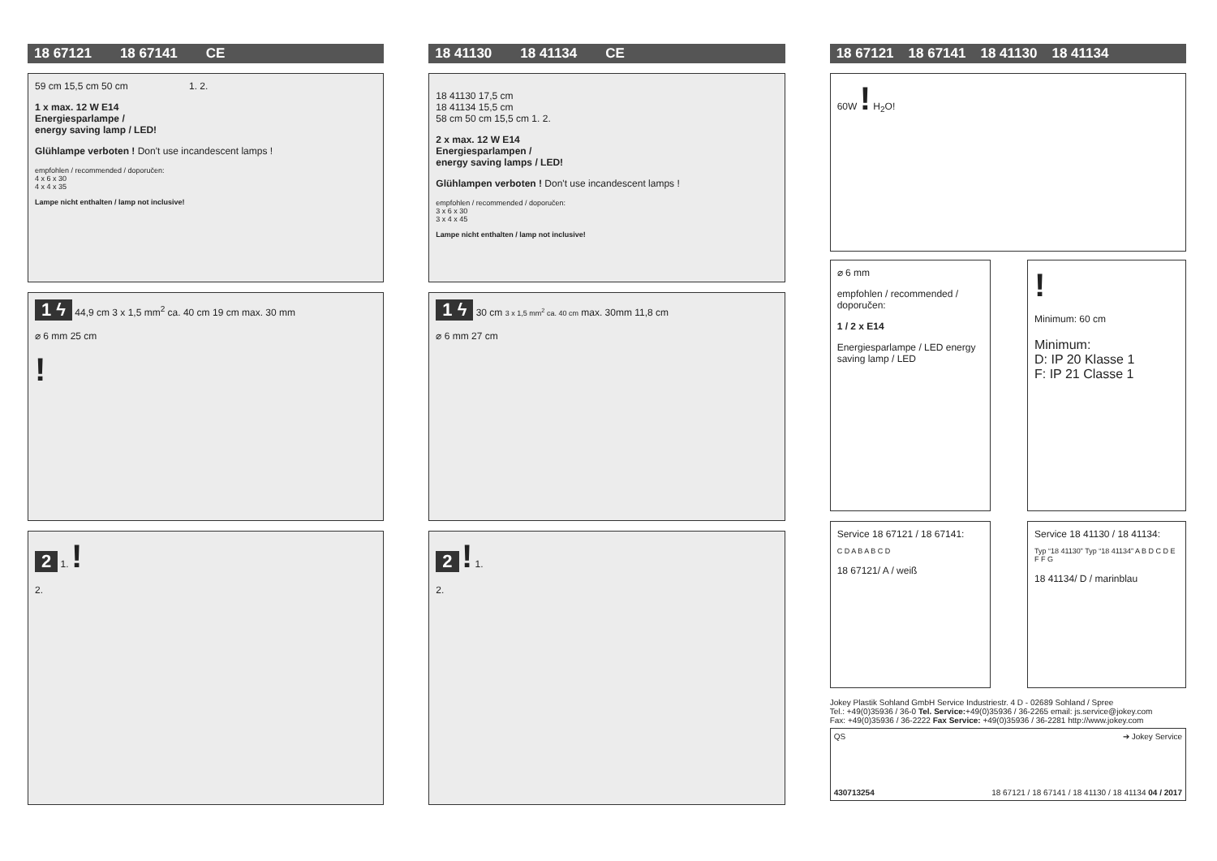18 67121 18 67141 CE
59 cm 15,5 cm 50 cm 1. 2.
1 x max. 12 W E14
Energiesparlampe /
energy saving lamp / LED!
Glühlampe verboten ! Don't use incandescent lamps !
empfohlen / recommended / doporučen:
4 x 6 x 30
4 x 4 x 35
Lampe nicht enthalten / lamp not inclusive!
1 ϟ 44,9 cm 3 x 1,5 mm<sup>2</sup> ca. 40 cm 19 cm max. 30 mm
⌀ 6 mm 25 cm
!
2 1. !
2.
18 41130 18 41134 CE
18 41130 17,5 cm
18 41134 15,5 cm
58 cm 50 cm 15,5 cm 1. 2.
2 x max. 12 W E14
Energiesparlampen /
energy saving lamps / LED!
Glühlampen verboten ! Don't use incandescent lamps !
empfohlen / recommended / doporučen:
3 x 6 x 30
3 x 4 x 45
Lampe nicht enthalten / lamp not inclusive!
1 ϟ 30 cm 3 x 1,5 mm<sup>2</sup> ca. 40 cm max. 30mm 11,8 cm
⌀ 6 mm 27 cm
2 ! 1.
2.
18 67121 18 67141 18 41130 18 41134
60W ! H<sub>2</sub>O!
⌀ 6 mm
empfohlen / recommended / doporučen:
1 / 2 x E14
Energiesparlampe / LED energy saving lamp / LED
!
Minimum: 60 cm
Minimum:
D: IP 20 Klasse 1
F: IP 21 Classe 1
Service 18 67121 / 18 67141:
C D A B A B C D
18 67121/ A / weiß
Service 18 41130 / 18 41134:
Typ “18 41130” Typ “18 41134” A B D C D E F F G
18 41134/ D / marinblau
Jokey Plastik Sohland GmbH Service Industriestr. 4 D - 02689 Sohland / Spree
Tel.: +49(0)35936 / 36-0 Tel. Service:+49(0)35936 / 36-2265 email: js.service@jokey.com
Fax: +49(0)35936 / 36-2222 Fax Service: +49(0)35936 / 36-2281 http://www.jokey.com
QS ➔ Jokey Service
430713254 18 67121 / 18 67141 / 18 41130 / 18 41134 04 / 2017